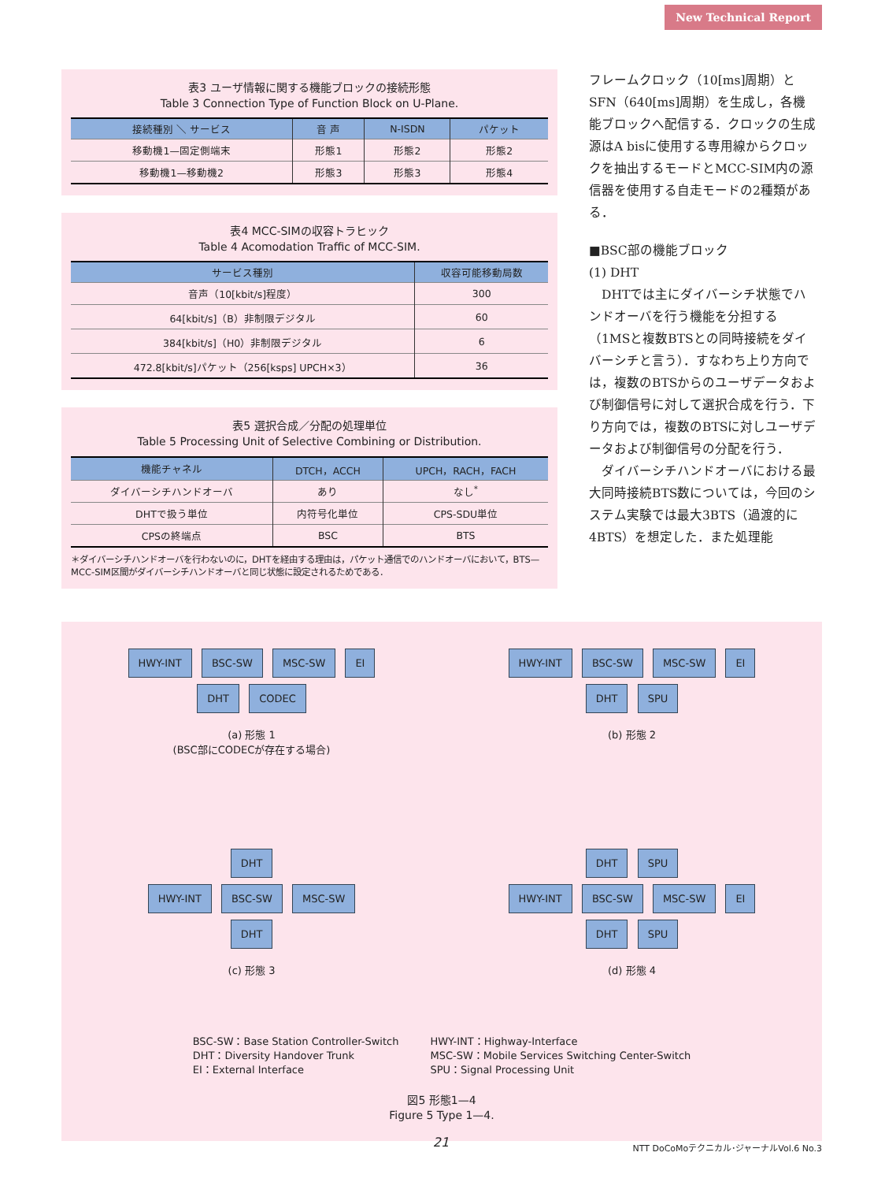New Technical Report
表3 ユーザ情報に関する機能ブロックの接続形態
Table 3 Connection Type of Function Block on U-Plane.
| 接続種別 ＼ サービス | 音 声 | N-ISDN | パケット |
| --- | --- | --- | --- |
| 移動機1—固定側端末 | 形態1 | 形態2 | 形態2 |
| 移動機1—移動機2 | 形態3 | 形態3 | 形態4 |
表4 MCC-SIMの収容トラヒック
Table 4 Acomodation Traffic of MCC-SIM.
| サービス種別 | 収容可能移動局数 |
| --- | --- |
| 音声（10[kbit/s]程度） | 300 |
| 64[kbit/s]（B）非制限デジタル | 60 |
| 384[kbit/s]（H0）非制限デジタル | 6 |
| 472.8[kbit/s]パケット（256[ksps] UPCH×3） | 36 |
表5 選択合成／分配の処理単位
Table 5 Processing Unit of Selective Combining or Distribution.
| 機能チャネル | DTCH，ACCH | UPCH，RACH，FACH |
| --- | --- | --- |
| ダイバーシチハンドオーバ | あり | なし<sup>*</sup> |
| DHTで扱う単位 | 内符号化単位 | CPS-SDU単位 |
| CPSの終端点 | BSC | BTS |
＊ダイバーシチハンドオーバを行わないのに，DHTを経由する理由は，パケット通信でのハンドオーバにおいて，BTS—MCC-SIM区間がダイバーシチハンドオーバと同じ状態に設定されるためである．
フレームクロック（10[ms]周期）とSFN（640[ms]周期）を生成し，各機能ブロックへ配信する．クロックの生成源はA bisに使用する専用線からクロックを抽出するモードとMCC-SIM内の源信器を使用する自走モードの2種類がある．
■BSC部の機能ブロック
(1) DHT
　DHTでは主にダイバーシチ状態でハンドオーバを行う機能を分担する（1MSと複数BTSとの同時接続をダイバーシチと言う）．すなわち上り方向では，複数のBTSからのユーザデータおよび制御信号に対して選択合成を行う．下り方向では，複数のBTSに対しユーザデータおよび制御信号の分配を行う．
　ダイバーシチハンドオーバにおける最大同時接続BTS数については，今回のシステム実験では最大3BTS（過渡的に4BTS）を想定した．また処理能
HWY-INT BSC-SW MSC-SW EI
DHT CODEC
(a) 形態 1
(BSC部にCODECが存在する場合)
HWY-INT BSC-SW MSC-SW EI
DHT SPU
(b) 形態 2
DHT
HWY-INT BSC-SW MSC-SW
DHT
(c) 形態 3
DHT SPU
HWY-INT BSC-SW MSC-SW EI
DHT SPU
(d) 形態 4
BSC-SW：Base Station Controller-Switch
DHT：Diversity Handover Trunk
EI：External Interface
HWY-INT：Highway-Interface
MSC-SW：Mobile Services Switching Center-Switch
SPU：Signal Processing Unit
図5 形態1—4
Figure 5 Type 1—4.
21
NTT DoCoMoテクニカル･ジャーナルVol.6 No.3